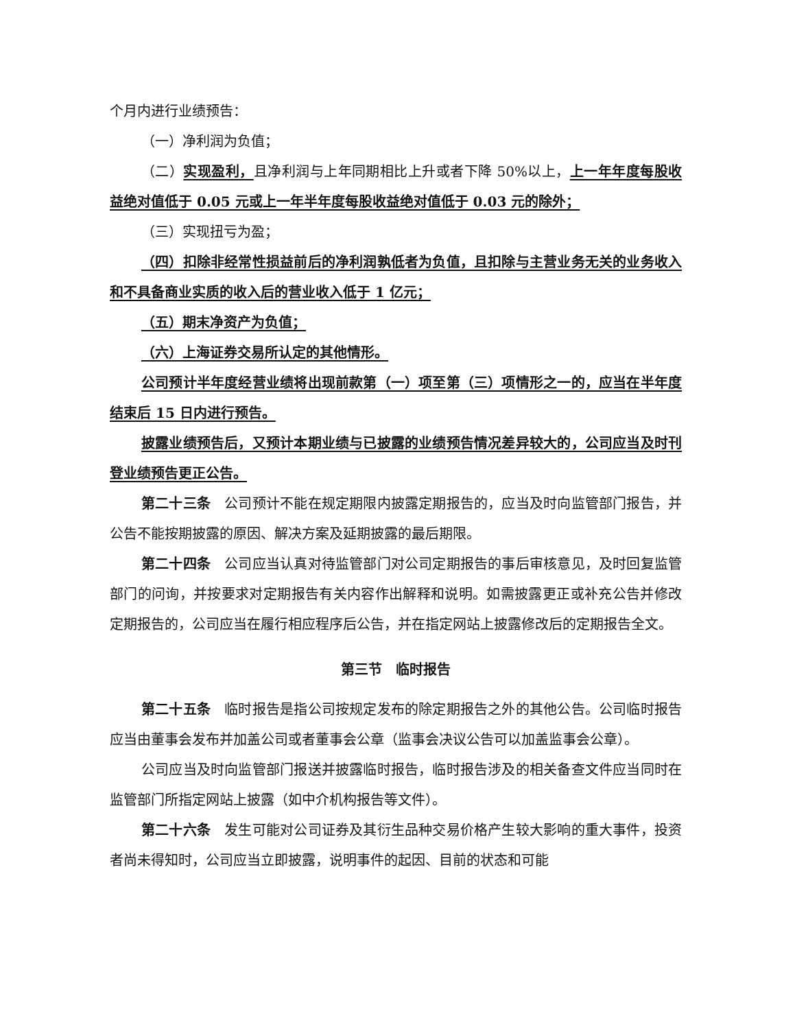个月内进行业绩预告：
（一）净利润为负值；
（二）实现盈利，且净利润与上年同期相比上升或者下降 50%以上，上一年年度每股收益绝对值低于 0.05 元或上一年半年度每股收益绝对值低于 0.03 元的除外；
（三）实现扭亏为盈；
（四）扣除非经常性损益前后的净利润孰低者为负值，且扣除与主营业务无关的业务收入和不具备商业实质的收入后的营业收入低于 1 亿元；
（五）期末净资产为负值；
（六）上海证券交易所认定的其他情形。
公司预计半年度经营业绩将出现前款第（一）项至第（三）项情形之一的，应当在半年度结束后 15 日内进行预告。
披露业绩预告后，又预计本期业绩与已披露的业绩预告情况差异较大的，公司应当及时刊登业绩预告更正公告。
第二十三条　公司预计不能在规定期限内披露定期报告的，应当及时向监管部门报告，并公告不能按期披露的原因、解决方案及延期披露的最后期限。
第二十四条　公司应当认真对待监管部门对公司定期报告的事后审核意见，及时回复监管部门的问询，并按要求对定期报告有关内容作出解释和说明。如需披露更正或补充公告并修改定期报告的，公司应当在履行相应程序后公告，并在指定网站上披露修改后的定期报告全文。
第三节　临时报告
第二十五条　临时报告是指公司按规定发布的除定期报告之外的其他公告。公司临时报告应当由董事会发布并加盖公司或者董事会公章（监事会决议公告可以加盖监事会公章）。
公司应当及时向监管部门报送并披露临时报告，临时报告涉及的相关备查文件应当同时在监管部门所指定网站上披露（如中介机构报告等文件）。
第二十六条　发生可能对公司证券及其衍生品种交易价格产生较大影响的重大事件，投资者尚未得知时，公司应当立即披露，说明事件的起因、目前的状态和可能